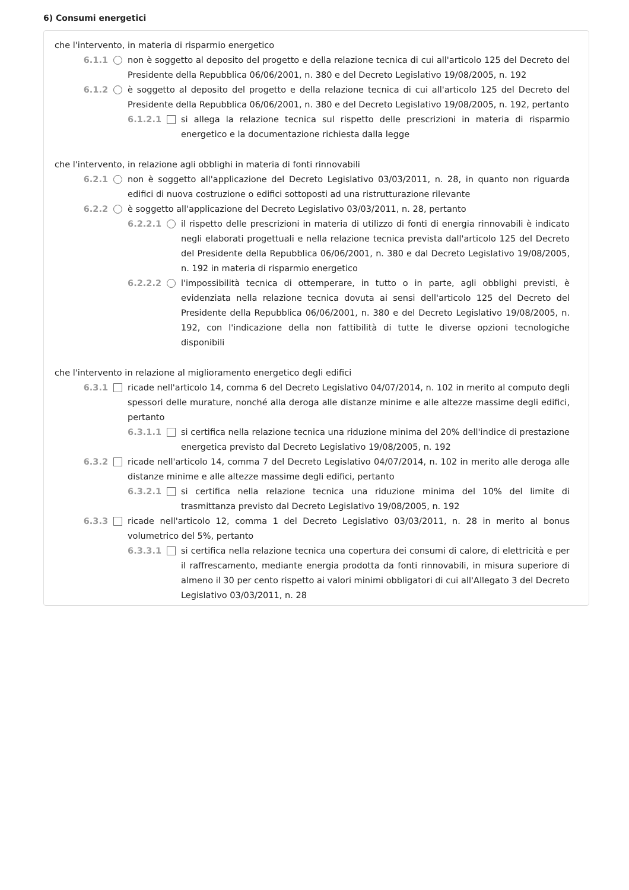6) Consumi energetici
che l'intervento, in materia di risparmio energetico
6.1.1 non è soggetto al deposito del progetto e della relazione tecnica di cui all'articolo 125 del Decreto del Presidente della Repubblica 06/06/2001, n. 380 e del Decreto Legislativo 19/08/2005, n. 192
6.1.2 è soggetto al deposito del progetto e della relazione tecnica di cui all'articolo 125 del Decreto del Presidente della Repubblica 06/06/2001, n. 380 e del Decreto Legislativo 19/08/2005, n. 192, pertanto
6.1.2.1 si allega la relazione tecnica sul rispetto delle prescrizioni in materia di risparmio energetico e la documentazione richiesta dalla legge
che l'intervento, in relazione agli obblighi in materia di fonti rinnovabili
6.2.1 non è soggetto all'applicazione del Decreto Legislativo 03/03/2011, n. 28, in quanto non riguarda edifici di nuova costruzione o edifici sottoposti ad una ristrutturazione rilevante
6.2.2 è soggetto all'applicazione del Decreto Legislativo 03/03/2011, n. 28, pertanto
6.2.2.1 il rispetto delle prescrizioni in materia di utilizzo di fonti di energia rinnovabili è indicato negli elaborati progettuali e nella relazione tecnica prevista dall'articolo 125 del Decreto del Presidente della Repubblica 06/06/2001, n. 380 e dal Decreto Legislativo 19/08/2005, n. 192 in materia di risparmio energetico
6.2.2.2 l'impossibilità tecnica di ottemperare, in tutto o in parte, agli obblighi previsti, è evidenziata nella relazione tecnica dovuta ai sensi dell'articolo 125 del Decreto del Presidente della Repubblica 06/06/2001, n. 380 e del Decreto Legislativo 19/08/2005, n. 192, con l'indicazione della non fattibilità di tutte le diverse opzioni tecnologiche disponibili
che l'intervento in relazione al miglioramento energetico degli edifici
6.3.1 ricade nell'articolo 14, comma 6 del Decreto Legislativo 04/07/2014, n. 102 in merito al computo degli spessori delle murature, nonché alla deroga alle distanze minime e alle altezze massime degli edifici, pertanto
6.3.1.1 si certifica nella relazione tecnica una riduzione minima del 20% dell'indice di prestazione energetica previsto dal Decreto Legislativo 19/08/2005, n. 192
6.3.2 ricade nell'articolo 14, comma 7 del Decreto Legislativo 04/07/2014, n. 102 in merito alle deroga alle distanze minime e alle altezze massime degli edifici, pertanto
6.3.2.1 si certifica nella relazione tecnica una riduzione minima del 10% del limite di trasmittanza previsto dal Decreto Legislativo 19/08/2005, n. 192
6.3.3 ricade nell'articolo 12, comma 1 del Decreto Legislativo 03/03/2011, n. 28 in merito al bonus volumetrico del 5%, pertanto
6.3.3.1 si certifica nella relazione tecnica una copertura dei consumi di calore, di elettricità e per il raffrescamento, mediante energia prodotta da fonti rinnovabili, in misura superiore di almeno il 30 per cento rispetto ai valori minimi obbligatori di cui all'Allegato 3 del Decreto Legislativo 03/03/2011, n. 28